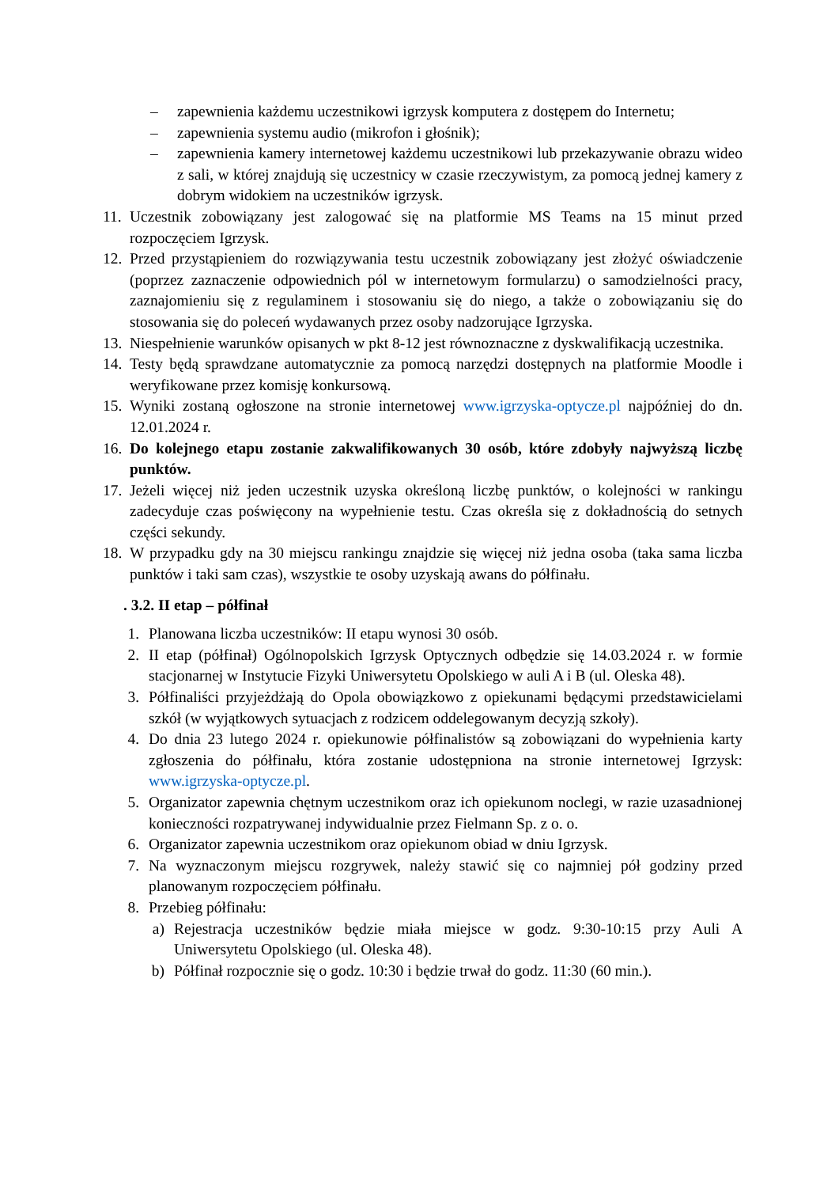– zapewnienia każdemu uczestnikowi igrzysk komputera z dostępem do Internetu;
– zapewnienia systemu audio (mikrofon i głośnik);
– zapewnienia kamery internetowej każdemu uczestnikowi lub przekazywanie obrazu wideo z sali, w której znajdują się uczestnicy w czasie rzeczywistym, za pomocą jednej kamery z dobrym widokiem na uczestników igrzysk.
11. Uczestnik zobowiązany jest zalogować się na platformie MS Teams na 15 minut przed rozpoczęciem Igrzysk.
12. Przed przystąpieniem do rozwiązywania testu uczestnik zobowiązany jest złożyć oświadczenie (poprzez zaznaczenie odpowiednich pól w internetowym formularzu) o samodzielności pracy, zaznajomieniu się z regulaminem i stosowaniu się do niego, a także o zobowiązaniu się do stosowania się do poleceń wydawanych przez osoby nadzorujące Igrzyska.
13. Niespełnienie warunków opisanych w pkt 8-12 jest równoznaczne z dyskwalifikacją uczestnika.
14. Testy będą sprawdzane automatycznie za pomocą narzędzi dostępnych na platformie Moodle i weryfikowane przez komisję konkursową.
15. Wyniki zostaną ogłoszone na stronie internetowej www.igrzyska-optycze.pl najpóźniej do dn. 12.01.2024 r.
16. Do kolejnego etapu zostanie zakwalifikowanych 30 osób, które zdobyły najwyższą liczbę punktów.
17. Jeżeli więcej niż jeden uczestnik uzyska określoną liczbę punktów, o kolejności w rankingu zadecyduje czas poświęcony na wypełnienie testu. Czas określa się z dokładnością do setnych części sekundy.
18. W przypadku gdy na 30 miejscu rankingu znajdzie się więcej niż jedna osoba (taka sama liczba punktów i taki sam czas), wszystkie te osoby uzyskają awans do półfinału.
. 3.2. II etap – półfinał
1. Planowana liczba uczestników: II etapu wynosi 30 osób.
2. II etap (półfinał) Ogólnopolskich Igrzysk Optycznych odbędzie się 14.03.2024 r. w formie stacjonarnej w Instytucie Fizyki Uniwersytetu Opolskiego w auli A i B (ul. Oleska 48).
3. Półfinaliści przyjeżdżają do Opola obowiązkowo z opiekunami będącymi przedstawicielami szkół (w wyjątkowych sytuacjach z rodzicem oddelegowanym decyzją szkoły).
4. Do dnia 23 lutego 2024 r. opiekunowie półfinalistów są zobowiązani do wypełnienia karty zgłoszenia do półfinału, która zostanie udostępniona na stronie internetowej Igrzysk: www.igrzyska-optycze.pl.
5. Organizator zapewnia chętnym uczestnikom oraz ich opiekunom noclegi, w razie uzasadnionej konieczności rozpatrywanej indywidualnie przez Fielmann Sp. z o. o.
6. Organizator zapewnia uczestnikom oraz opiekunom obiad w dniu Igrzysk.
7. Na wyznaczonym miejscu rozgrywek, należy stawić się co najmniej pół godziny przed planowanym rozpoczęciem półfinału.
8. Przebieg półfinału:
a) Rejestracja uczestników będzie miała miejsce w godz. 9:30-10:15 przy Auli A Uniwersytetu Opolskiego (ul. Oleska 48).
b) Półfinał rozpocznie się o godz. 10:30 i będzie trwał do godz. 11:30 (60 min.).